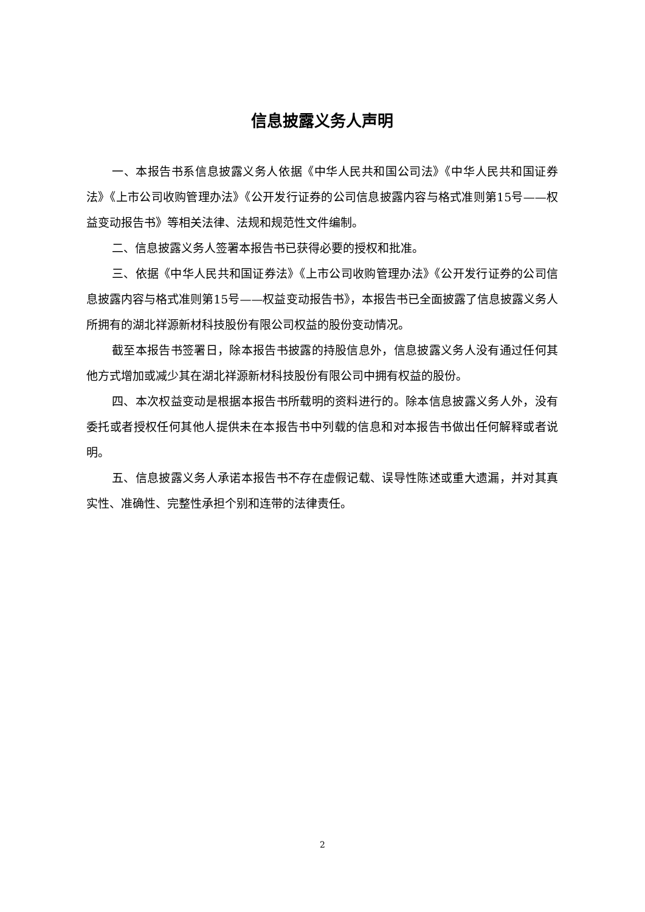信息披露义务人声明
一、本报告书系信息披露义务人依据《中华人民共和国公司法》《中华人民共和国证券法》《上市公司收购管理办法》《公开发行证券的公司信息披露内容与格式准则第15号——权益变动报告书》等相关法律、法规和规范性文件编制。
二、信息披露义务人签署本报告书已获得必要的授权和批准。
三、依据《中华人民共和国证券法》《上市公司收购管理办法》《公开发行证券的公司信息披露内容与格式准则第15号——权益变动报告书》，本报告书已全面披露了信息披露义务人所拥有的湖北祥源新材科技股份有限公司权益的股份变动情况。
截至本报告书签署日，除本报告书披露的持股信息外，信息披露义务人没有通过任何其他方式增加或减少其在湖北祥源新材科技股份有限公司中拥有权益的股份。
四、本次权益变动是根据本报告书所载明的资料进行的。除本信息披露义务人外，没有委托或者授权任何其他人提供未在本报告书中列载的信息和对本报告书做出任何解释或者说明。
五、信息披露义务人承诺本报告书不存在虚假记载、误导性陈述或重大遗漏，并对其真实性、准确性、完整性承担个别和连带的法律责任。
2